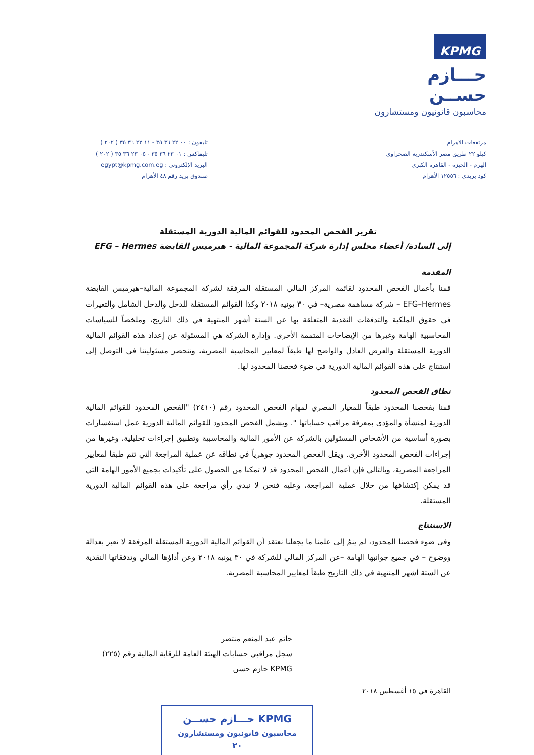KPMG
حـــازم حســن
محاسبون قانونيون ومستشارون
مرتفعات الاهرام
كيلو ٢٢ طريق مصر الأسكندرية الصحراوى
الهرم - الجيزة - القاهرة الكبرى
كود بريدى : ١٢٥٥٦ الأهرام
تليفون : ٠٠ ٢٢ ٣٦ ٣٥ - ١١ ٢٢ ٣٦ ٣٥ ( ٢٠٢ )
تليفاكس : ٠١ ٢٣ ٣٦ ٣٥ - ٠٥ ٢٣ ٣٦ ٣٥ ( ٢٠٢ )
البريد الإلكترونى : egypt@kpmg.com.eg
صندوق بريد رقم ٤٨ الأهرام
تقرير الفحص المحدود للقوائم المالية الدورية المستقلة
إلى السادة/ أعضاء مجلس إدارة شركة المجموعة المالية - هيرميس القابضة EFG – Hermes
المقدمة
قمنا بأعمال الفحص المحدود لقائمة المركز المالي المستقلة المرفقة لشركة المجموعة المالية–هيرميس القابضة EFG–Hermes – شركة مساهمة مصرية– في ٣٠ يونيه ٢٠١٨ وكذا القوائم المستقلة للدخل والدخل الشامل والتغيرات في حقوق الملكية والتدفقات النقدية المتعلقة بها عن الستة أشهر المنتهية في ذلك التاريخ، وملخصاً للسياسات المحاسبية الهامة وغيرها من الإيضاحات المتممة الأخرى. وإدارة الشركة هي المسئولة عن إعداد هذه القوائم المالية الدورية المستقلة والعرض العادل والواضح لها طبقاً لمعايير المحاسبة المصرية، وتنحصر مسئوليتنا في التوصل إلى استنتاج على هذه القوائم المالية الدورية في ضوء فحصنا المحدود لها.
نطاق الفحص المحدود
قمنا بفحصنا المحدود طبقاً للمعيار المصري لمهام الفحص المحدود رقم (٢٤١٠) "الفحص المحدود للقوائم المالية الدورية لمنشأة والمؤدى بمعرفة مراقب حساباتها ". ويشمل الفحص المحدود للقوائم المالية الدورية عمل استفسارات بصورة أساسية من الأشخاص المسئولين بالشركة عن الأمور المالية والمحاسبية وتطبيق إجراءات تحليلية، وغيرها من إجراءات الفحص المحدود الأخرى. ويقل الفحص المحدود جوهرياً في نطاقه عن عملية المراجعة التي تتم طبقا لمعايير المراجعة المصرية، وبالتالي فإن أعمال الفحص المحدود قد لا تمكنا من الحصول على تأكيدات بجميع الأمور الهامة التي قد يمكن إكتشافها من خلال عملية المراجعة، وعليه فنحن لا نبدي رأي مراجعة على هذه القوائم المالية الدورية المستقلة.
الاستنتاج
وفى ضوء فحصنا المحدود، لم ينمُ إلى علمنا ما يجعلنا نعتقد أن القوائم المالية الدورية المستقلة المرفقة لا تعبر بعدالة ووضوح – في جميع جوانبها الهامة –عن المركز المالي للشركة في ٣٠ يونيه ٢٠١٨ وعن أداؤها المالي وتدفقاتها النقدية عن الستة أشهر المنتهية في ذلك التاريخ طبقاً لمعايير المحاسبة المصرية.
حاتم عبد المنعم منتصر
سجل مراقبي حسابات الهيئة العامة للرقابة المالية رقم (٢٢٥)
KPMG حازم حسن
القاهرة في ١٥ أغسطس ٢٠١٨
KPMG حـــازم حســن
محاسبون قانونيون ومستشارون
٢٠